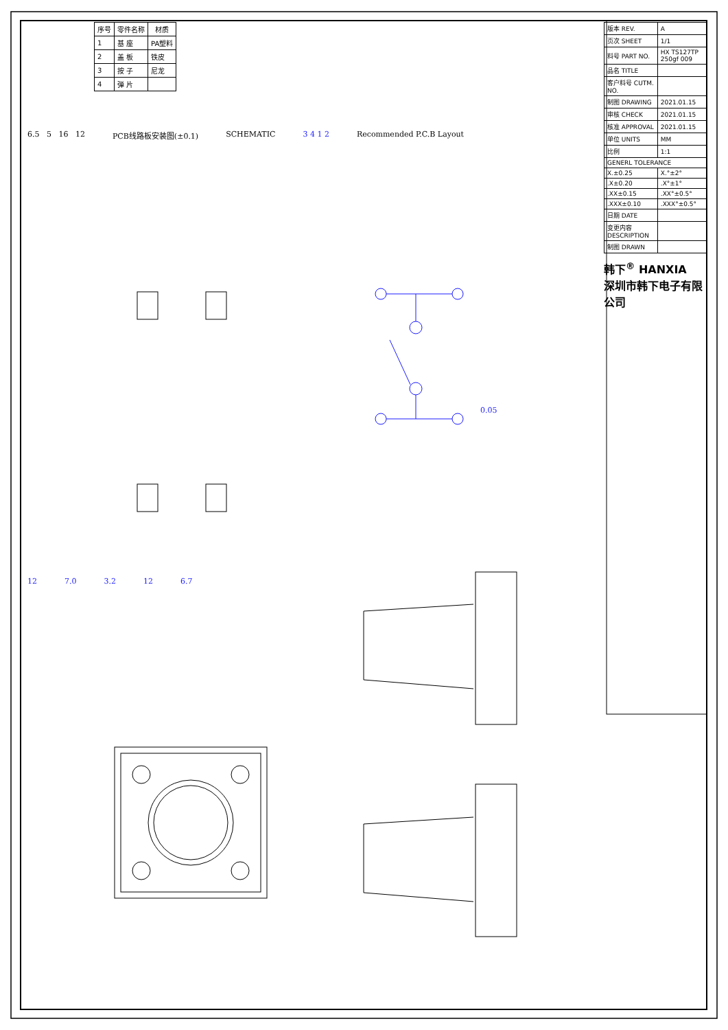| 序号 | 零件名称 | 材质 |
| --- | --- | --- |
| 1 | 基 座 | PA塑料 |
| 2 | 盖 板 | 铁皮 |
| 3 | 按 子 | 尼龙 |
| 4 | 弹 片 | |
6.5 5 16 12 PCB线路板安装图(±0.1) SCHEMATIC 3 4 1 2 Recommended P.C.B Layout
0.05
12 7.0 3.2 12 6.7
| 版本 REV. | A |
| 页次 SHEET | 1/1 |
| 料号 PART NO. | HX TS127TP 250gf 009 |
| 品名 TITLE | |
| 客户料号 CUTM. NO. | |
| 制图 DRAWING | 2021.01.15 |
| 审核 CHECK | 2021.01.15 |
| 核准 APPROVAL | 2021.01.15 |
| 单位 UNITS | MM |
| 比例 | 1:1 |
| GENERL TOLERANCE | |
| X.±0.25 | X.°±2° |
| .X±0.20 | .X°±1° |
| .XX±0.15 | .XX°±0.5° |
| .XXX±0.10 | .XXX°±0.5° |
| 日期 DATE | |
| 变更内容 DESCRIPTION | |
| 制图 DRAWN | |
韩下<sup>®</sup> HANXIA
深圳市韩下电子有限公司